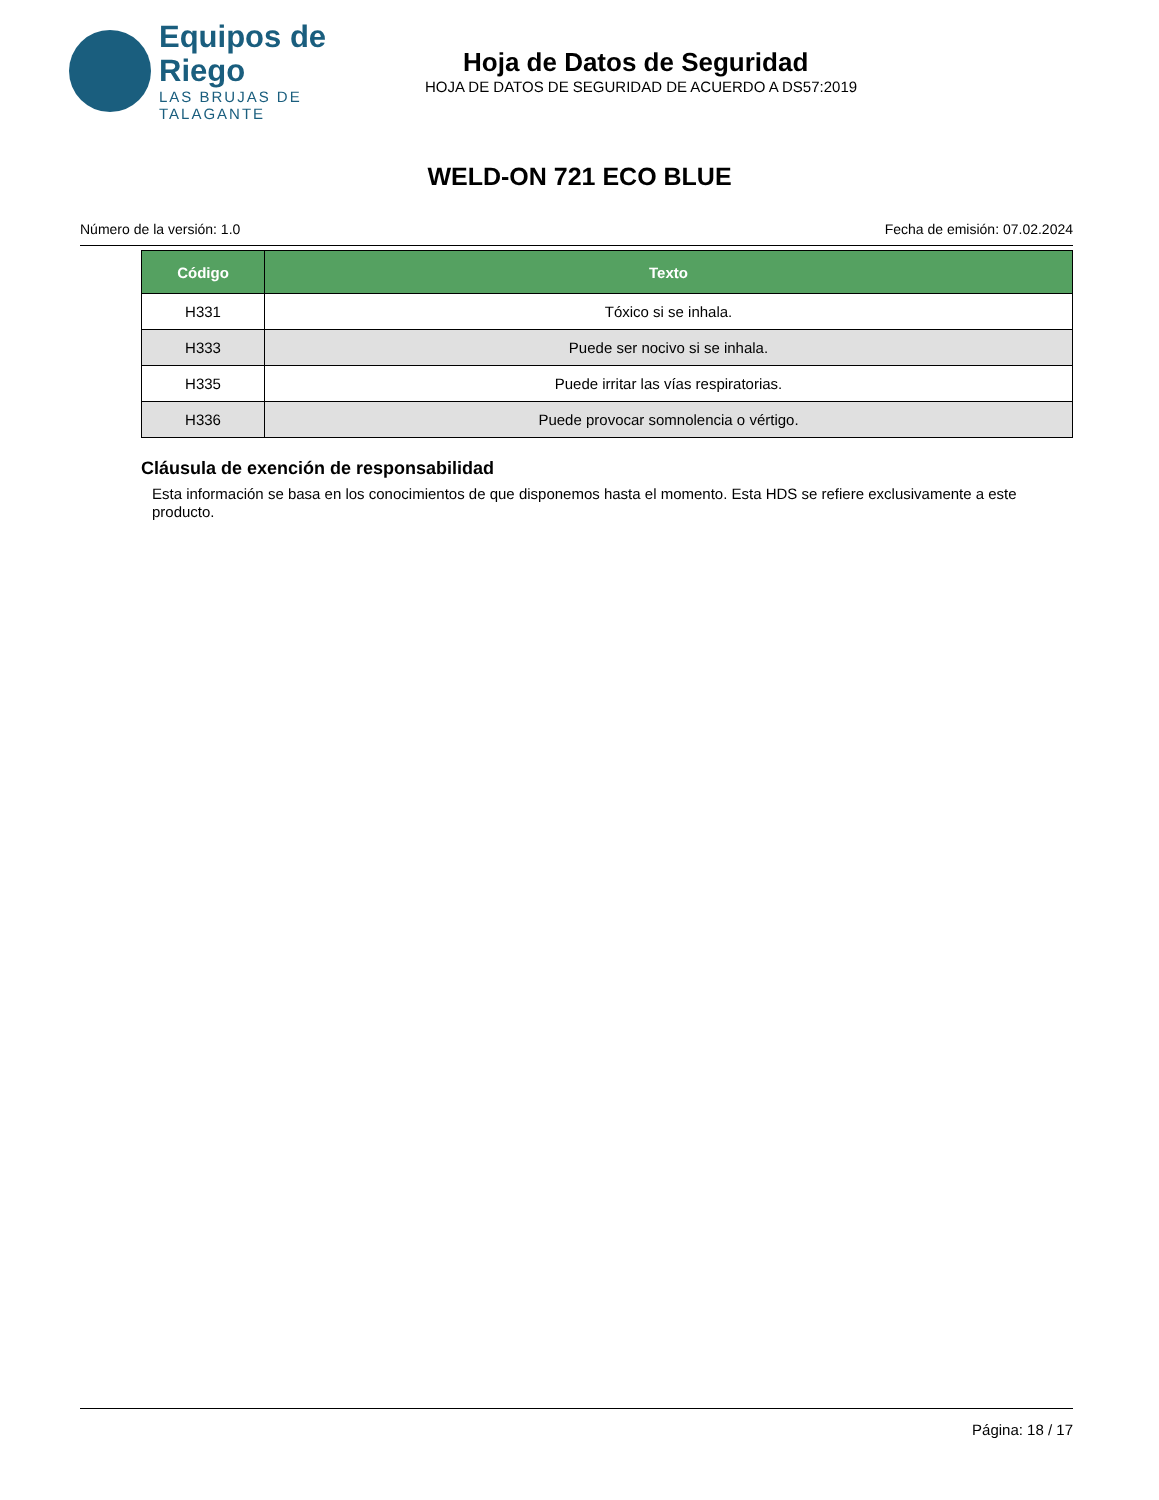Equipos de Riego
LAS BRUJAS DE TALAGANTE
Hoja de Datos de Seguridad
HOJA DE DATOS DE SEGURIDAD DE ACUERDO A DS57:2019
WELD-ON 721 ECO BLUE
Número de la versión: 1.0 Fecha de emisión: 07.02.2024
| Código | Texto |
| --- | --- |
| H331 | Tóxico si se inhala. |
| H333 | Puede ser nocivo si se inhala. |
| H335 | Puede irritar las vías respiratorias. |
| H336 | Puede provocar somnolencia o vértigo. |
Cláusula de exención de responsabilidad
Esta información se basa en los conocimientos de que disponemos hasta el momento. Esta HDS se refiere exclusivamente a este producto.
Página: 18 / 17